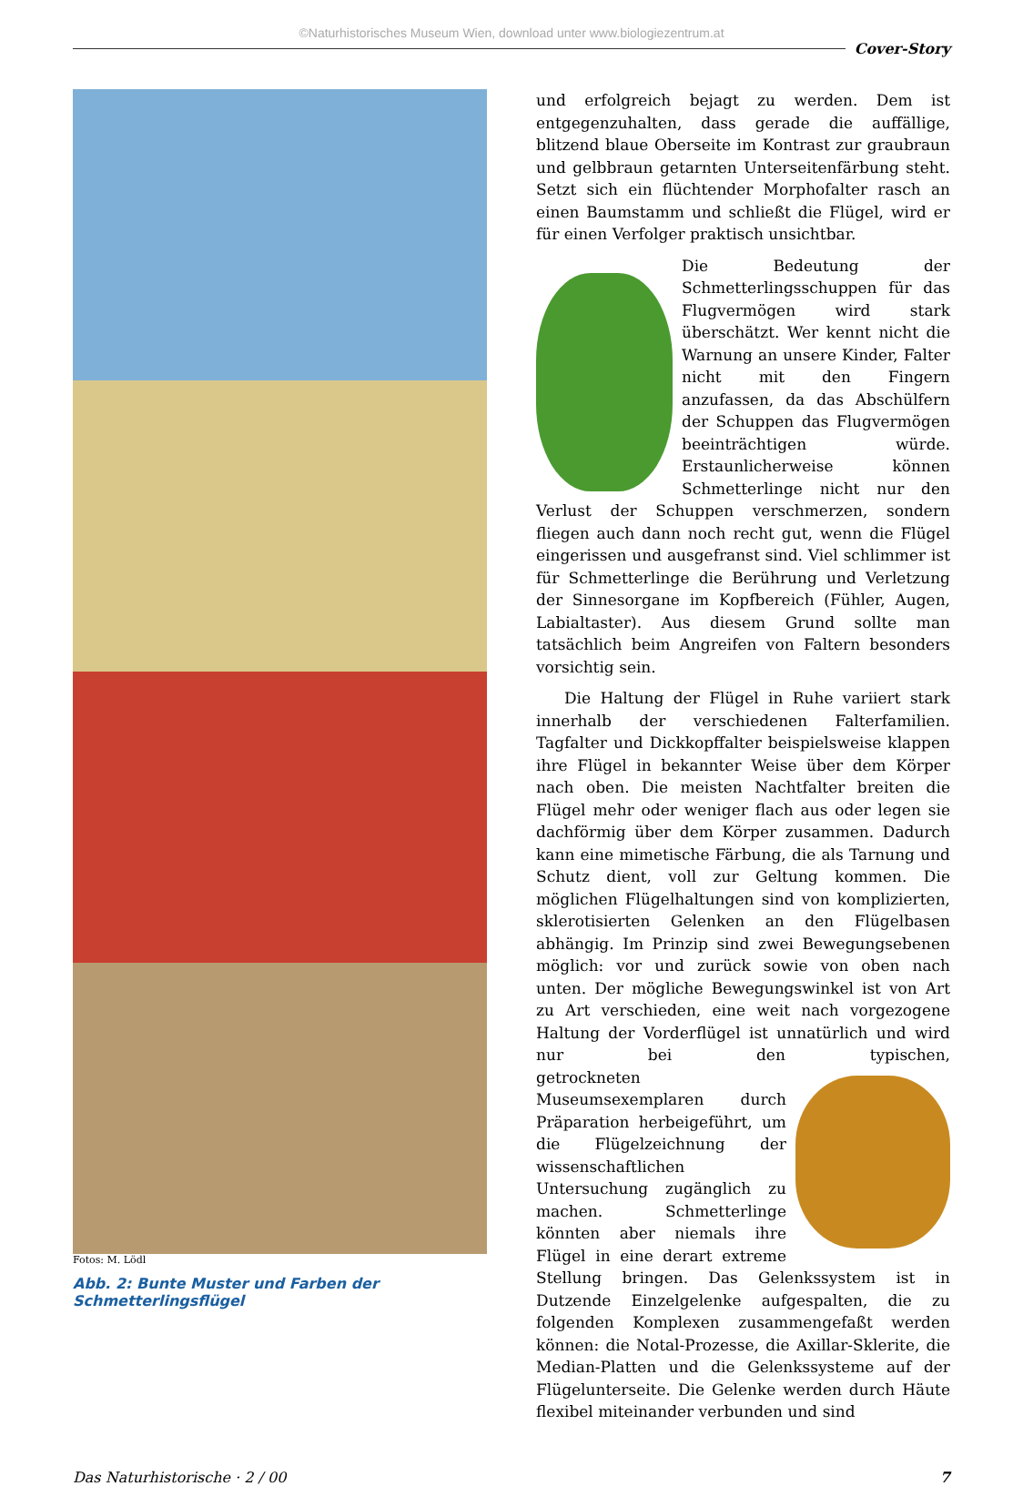©Naturhistorisches Museum Wien, download unter www.biologiezentrum.at
Cover-Story
Fotos: M. Lödl
Abb. 2: Bunte Muster und Farben der Schmetterlingsflügel
und erfolgreich bejagt zu werden. Dem ist entgegenzuhalten, dass gerade die auffällige, blitzend blaue Oberseite im Kontrast zur graubraun und gelbbraun getarnten Unterseitenfärbung steht. Setzt sich ein flüchtender Morphofalter rasch an einen Baumstamm und schließt die Flügel, wird er für einen Verfolger praktisch unsichtbar.
Die Bedeutung der Schmetterlingsschuppen für das Flugvermögen wird stark überschätzt. Wer kennt nicht die Warnung an unsere Kinder, Falter nicht mit den Fingern anzufassen, da das Abschülfern der Schuppen das Flugvermögen beeinträchtigen würde. Erstaunlicherweise können Schmetterlinge nicht nur den Verlust der Schuppen verschmerzen, sondern fliegen auch dann noch recht gut, wenn die Flügel eingerissen und ausgefranst sind. Viel schlimmer ist für Schmetterlinge die Berührung und Verletzung der Sinnesorgane im Kopfbereich (Fühler, Augen, Labialtaster). Aus diesem Grund sollte man tatsächlich beim Angreifen von Faltern besonders vorsichtig sein.
Die Haltung der Flügel in Ruhe variiert stark innerhalb der verschiedenen Falterfamilien. Tagfalter und Dickkopffalter beispielsweise klappen ihre Flügel in bekannter Weise über dem Körper nach oben. Die meisten Nachtfalter breiten die Flügel mehr oder weniger flach aus oder legen sie dachförmig über dem Körper zusammen. Dadurch kann eine mimetische Färbung, die als Tarnung und Schutz dient, voll zur Geltung kommen. Die möglichen Flügelhaltungen sind von komplizierten, sklerotisierten Gelenken an den Flügelbasen abhängig. Im Prinzip sind zwei Bewegungsebenen möglich: vor und zurück sowie von oben nach unten. Der mögliche Bewegungswinkel ist von Art zu Art verschieden, eine weit nach vorgezogene Haltung der Vorderflügel ist unnatürlich und wird nur bei den typischen, ge trockneten Museumsexemplaren durch Präparation herbeigeführt, um die Flügelzeichnung der wissenschaftlichen Untersuchung zugänglich zu machen. Schmetterlinge könnten aber niemals ihre Flügel in eine derart extreme Stellung bringen. Das Gelenkssystem ist in Dutzende Einzelgelenke aufgespalten, die zu folgenden Komplexen zusammengefaßt werden können: die Notal-Prozesse, die Axillar-Sklerite, die Median-Platten und die Gelenkssysteme auf der Flügelunterseite. Die Gelenke werden durch Häute flexibel miteinander verbunden und sind
Das Naturhistorische · 2 / 00 7